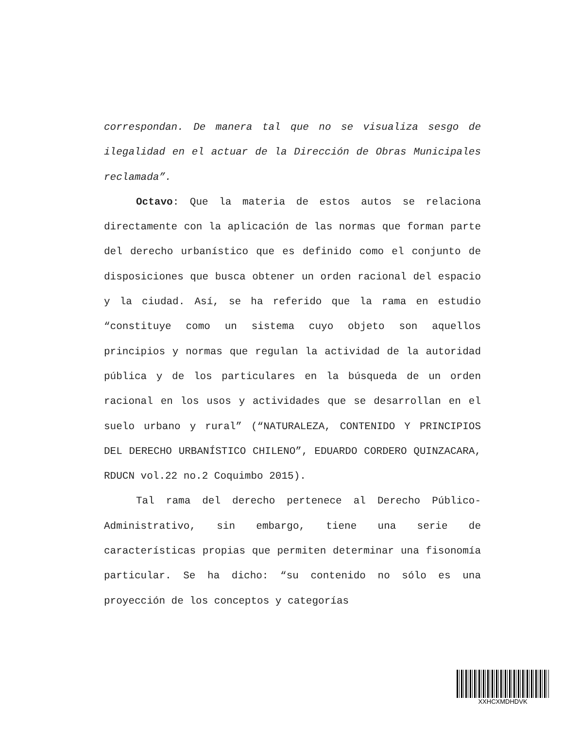correspondan. De manera tal que no se visualiza sesgo de ilegalidad en el actuar de la Dirección de Obras Municipales reclamada”.
Octavo: Que la materia de estos autos se relaciona directamente con la aplicación de las normas que forman parte del derecho urbanístico que es definido como el conjunto de disposiciones que busca obtener un orden racional del espacio y la ciudad. Así, se ha referido que la rama en estudio “constituye como un sistema cuyo objeto son aquellos principios y normas que regulan la actividad de la autoridad pública y de los particulares en la búsqueda de un orden racional en los usos y actividades que se desarrollan en el suelo urbano y rural” (“NATURALEZA, CONTENIDO Y PRINCIPIOS DEL DERECHO URBANÍSTICO CHILENO”, EDUARDO CORDERO QUINZACARA, RDUCN vol.22 no.2 Coquimbo 2015).
Tal rama del derecho pertenece al Derecho Público-Administrativo, sin embargo, tiene una serie de características propias que permiten determinar una fisonomía particular. Se ha dicho: “su contenido no sólo es una proyección de los conceptos y categorías
XXHCXMDHDVK